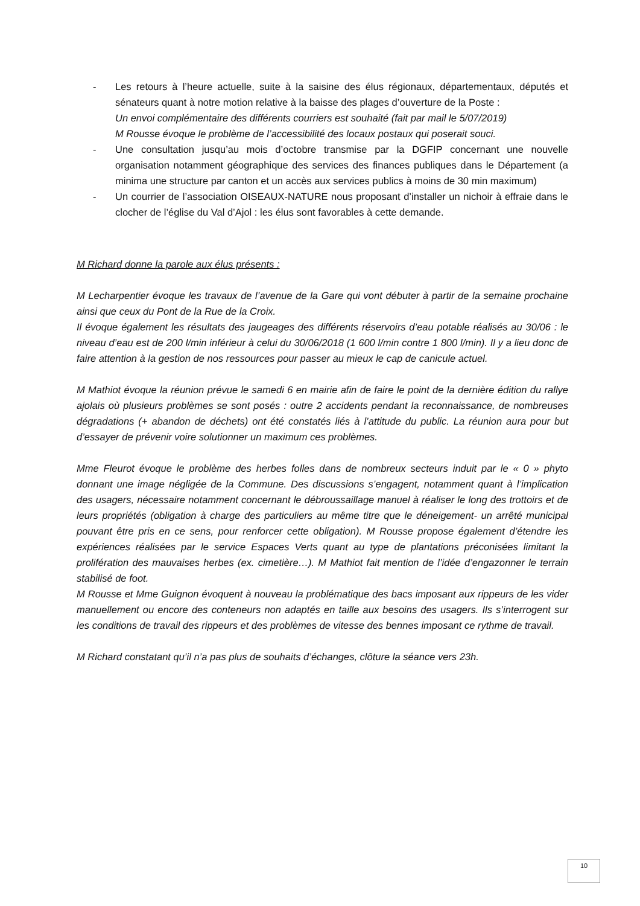- Les retours à l’heure actuelle, suite à la saisine des élus régionaux, départementaux, députés et sénateurs quant à notre motion relative à la baisse des plages d’ouverture de la Poste :
Un envoi complémentaire des différents courriers est souhaité (fait par mail le 5/07/2019)
M Rousse évoque le problème de l’accessibilité des locaux postaux qui poserait souci.
- Une consultation jusqu’au mois d’octobre transmise par la DGFIP concernant une nouvelle organisation notamment géographique des services des finances publiques dans le Département (a minima une structure par canton et un accès aux services publics à moins de 30 min maximum)
- Un courrier de l’association OISEAUX-NATURE nous proposant d’installer un nichoir à effraie dans le clocher de l’église du Val d’Ajol : les élus sont favorables à cette demande.
M Richard donne la parole aux élus présents :
M Lecharpentier évoque les travaux de l’avenue de la Gare qui vont débuter à partir de la semaine prochaine ainsi que ceux du Pont de la Rue de la Croix.
Il évoque également les résultats des jaugeages des différents réservoirs d’eau potable réalisés au 30/06 : le niveau d’eau est de 200 l/min inférieur à celui du 30/06/2018 (1 600 l/min contre 1 800 l/min). Il y a lieu donc de faire attention à la gestion de nos ressources pour passer au mieux le cap de canicule actuel.
M Mathiot évoque la réunion prévue le samedi 6 en mairie afin de faire le point de la dernière édition du rallye ajolais où plusieurs problèmes se sont posés : outre 2 accidents pendant la reconnaissance, de nombreuses dégradations (+ abandon de déchets) ont été constatés liés à l’attitude du public. La réunion aura pour but d’essayer de prévenir voire solutionner un maximum ces problèmes.
Mme Fleurot évoque le problème des herbes folles dans de nombreux secteurs induit par le « 0 » phyto donnant une image négligée de la Commune. Des discussions s’engagent, notamment quant à l’implication des usagers, nécessaire notamment concernant le débroussaillage manuel à réaliser le long des trottoirs et de leurs propriétés (obligation à charge des particuliers au même titre que le déneigement- un arrêté municipal pouvant être pris en ce sens, pour renforcer cette obligation). M Rousse propose également d’étendre les expériences réalisées par le service Espaces Verts quant au type de plantations préconisées limitant la prolifération des mauvaises herbes (ex. cimetière…). M Mathiot fait mention de l’idée d’engazonner le terrain stabilisé de foot.
M Rousse et Mme Guignon évoquent à nouveau la problématique des bacs imposant aux rippeurs de les vider manuellement ou encore des conteneurs non adaptés en taille aux besoins des usagers. Ils s’interrogent sur les conditions de travail des rippeurs et des problèmes de vitesse des bennes imposant ce rythme de travail.
M Richard constatant qu’il n’a pas plus de souhaits d’échanges, clôture la séance vers 23h.
10